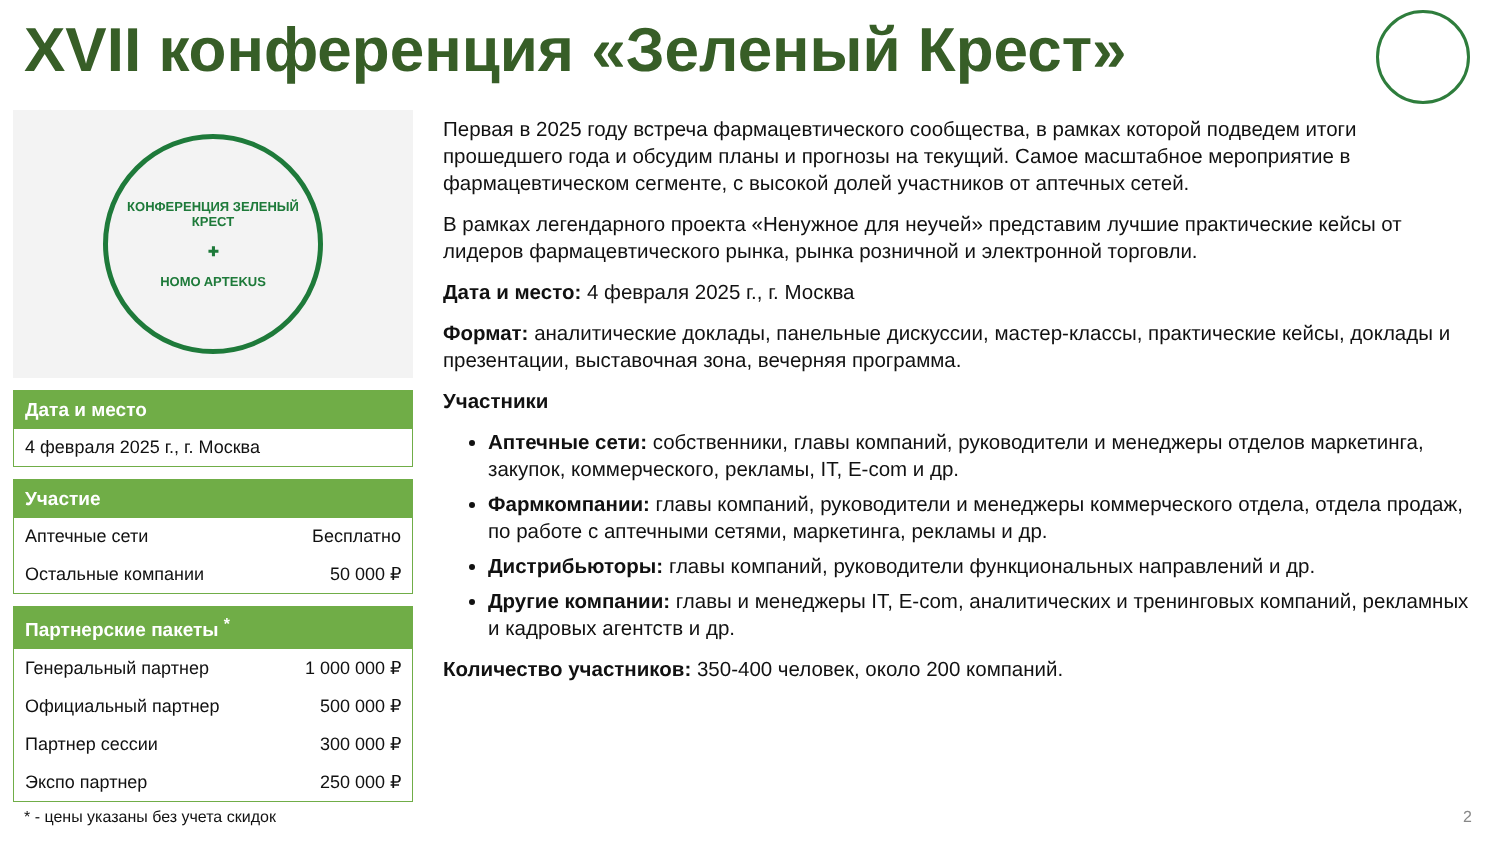XVII конференция «Зеленый Крест»
КОНФЕРЕНЦИЯ ЗЕЛЕНЫЙ КРЕСТ
✚
HOMO APTEKUS
| Дата и место |
| --- |
| 4 февраля 2025 г., г. Москва |
| Участие | |
| --- | --- |
| Аптечные сети | Бесплатно |
| Остальные компании | 50 000 ₽ |
| Партнерские пакеты <sup>*</sup> | |
| --- | --- |
| Генеральный партнер | 1 000 000 ₽ |
| Официальный партнер | 500 000 ₽ |
| Партнер сессии | 300 000 ₽ |
| Экспо партнер | 250 000 ₽ |
* - цены указаны без учета скидок
2
Первая в 2025 году встреча фармацевтического сообщества, в рамках которой подведем итоги прошедшего года и обсудим планы и прогнозы на текущий. Самое масштабное мероприятие в фармацевтическом сегменте, с высокой долей участников от аптечных сетей.
В рамках легендарного проекта «Ненужное для неучей» представим лучшие практические кейсы от лидеров фармацевтического рынка, рынка розничной и электронной торговли.
Дата и место: 4 февраля 2025 г., г. Москва
Формат: аналитические доклады, панельные дискуссии, мастер-классы, практические кейсы, доклады и презентации, выставочная зона, вечерняя программа.
Участники
Аптечные сети: собственники, главы компаний, руководители и менеджеры отделов маркетинга, закупок, коммерческого, рекламы, IT, E-com и др.
Фармкомпании: главы компаний, руководители и менеджеры коммерческого отдела, отдела продаж, по работе с аптечными сетями, маркетинга, рекламы и др.
Дистрибьюторы: главы компаний, руководители функциональных направлений и др.
Другие компании: главы и менеджеры IT, E-com, аналитических и тренинговых компаний, рекламных и кадровых агентств и др.
Количество участников: 350-400 человек, около 200 компаний.